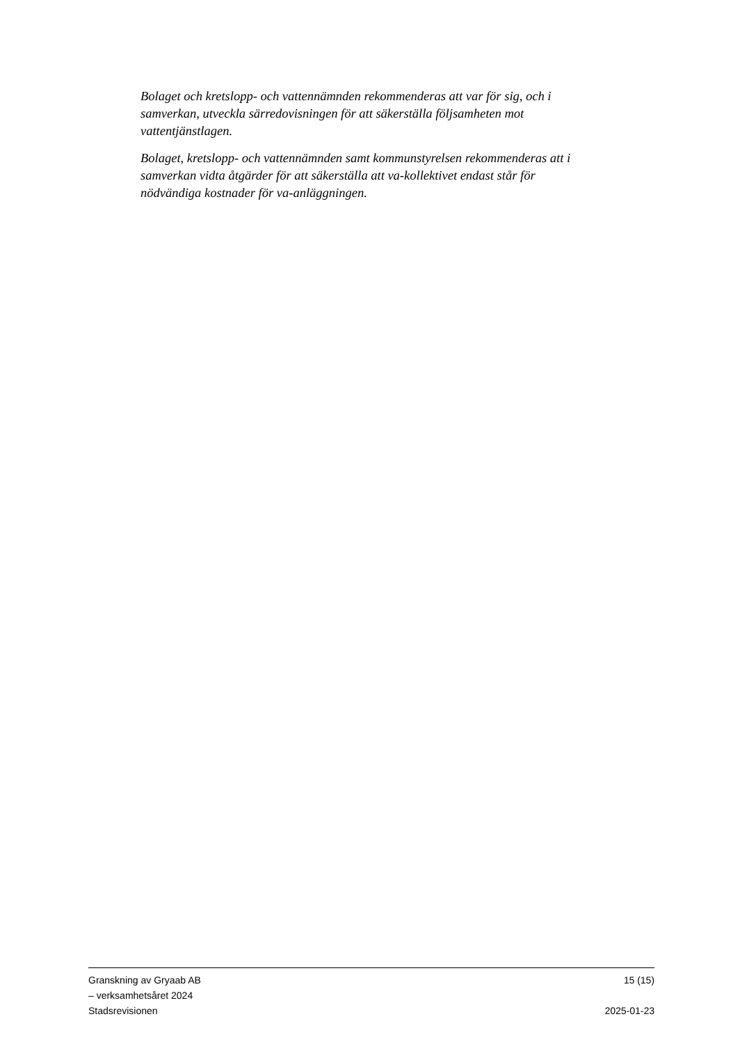Bolaget och kretslopp- och vattennämnden rekommenderas att var för sig, och i samverkan, utveckla särredovisningen för att säkerställa följsamheten mot vattentjänstlagen.
Bolaget, kretslopp- och vattennämnden samt kommunstyrelsen rekommenderas att i samverkan vidta åtgärder för att säkerställa att va-kollektivet endast står för nödvändiga kostnader för va-anläggningen.
Granskning av Gryaab AB 15 (15)
– verksamhetsåret 2024
Stadsrevisionen 2025-01-23